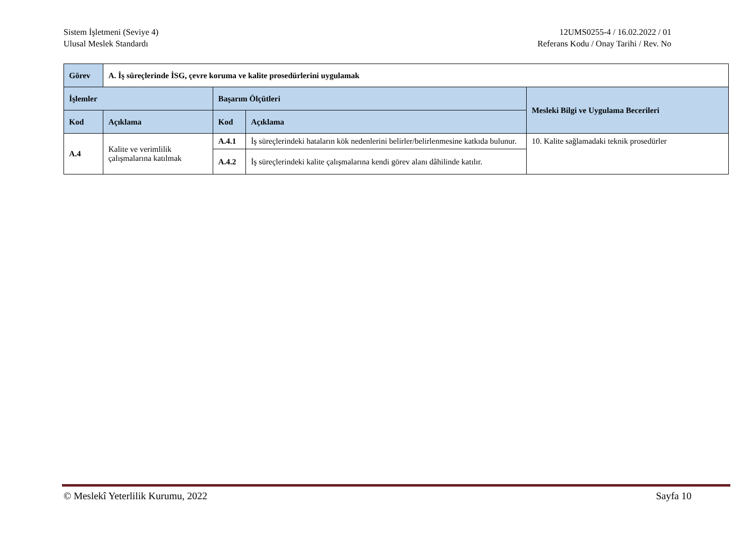Sistem İşletmeni (Seviye 4)
Ulusal Meslek Standardı
12UMS0255-4 / 16.02.2022 / 01
Referans Kodu / Onay Tarihi / Rev. No
| Görev | A. İş süreçlerinde İSG, çevre koruma ve kalite prosedürlerini uygulamak | | | |
| İşlemler | | Başarım Ölçütleri | | Mesleki Bilgi ve Uygulama Becerileri |
| Kod | Açıklama | Kod | Açıklama | |
| A.4 | Kalite ve verimlilik çalışmalarına katılmak | A.4.1 | İş süreçlerindeki hataların kök nedenlerini belirler/belirlenmesine katkıda bulunur. | 10. Kalite sağlamadaki teknik prosedürler |
| | | A.4.2 | İş süreçlerindeki kalite çalışmalarına kendi görev alanı dâhilinde katılır. | |
© Meslekî Yeterlilik Kurumu, 2022 Sayfa 10